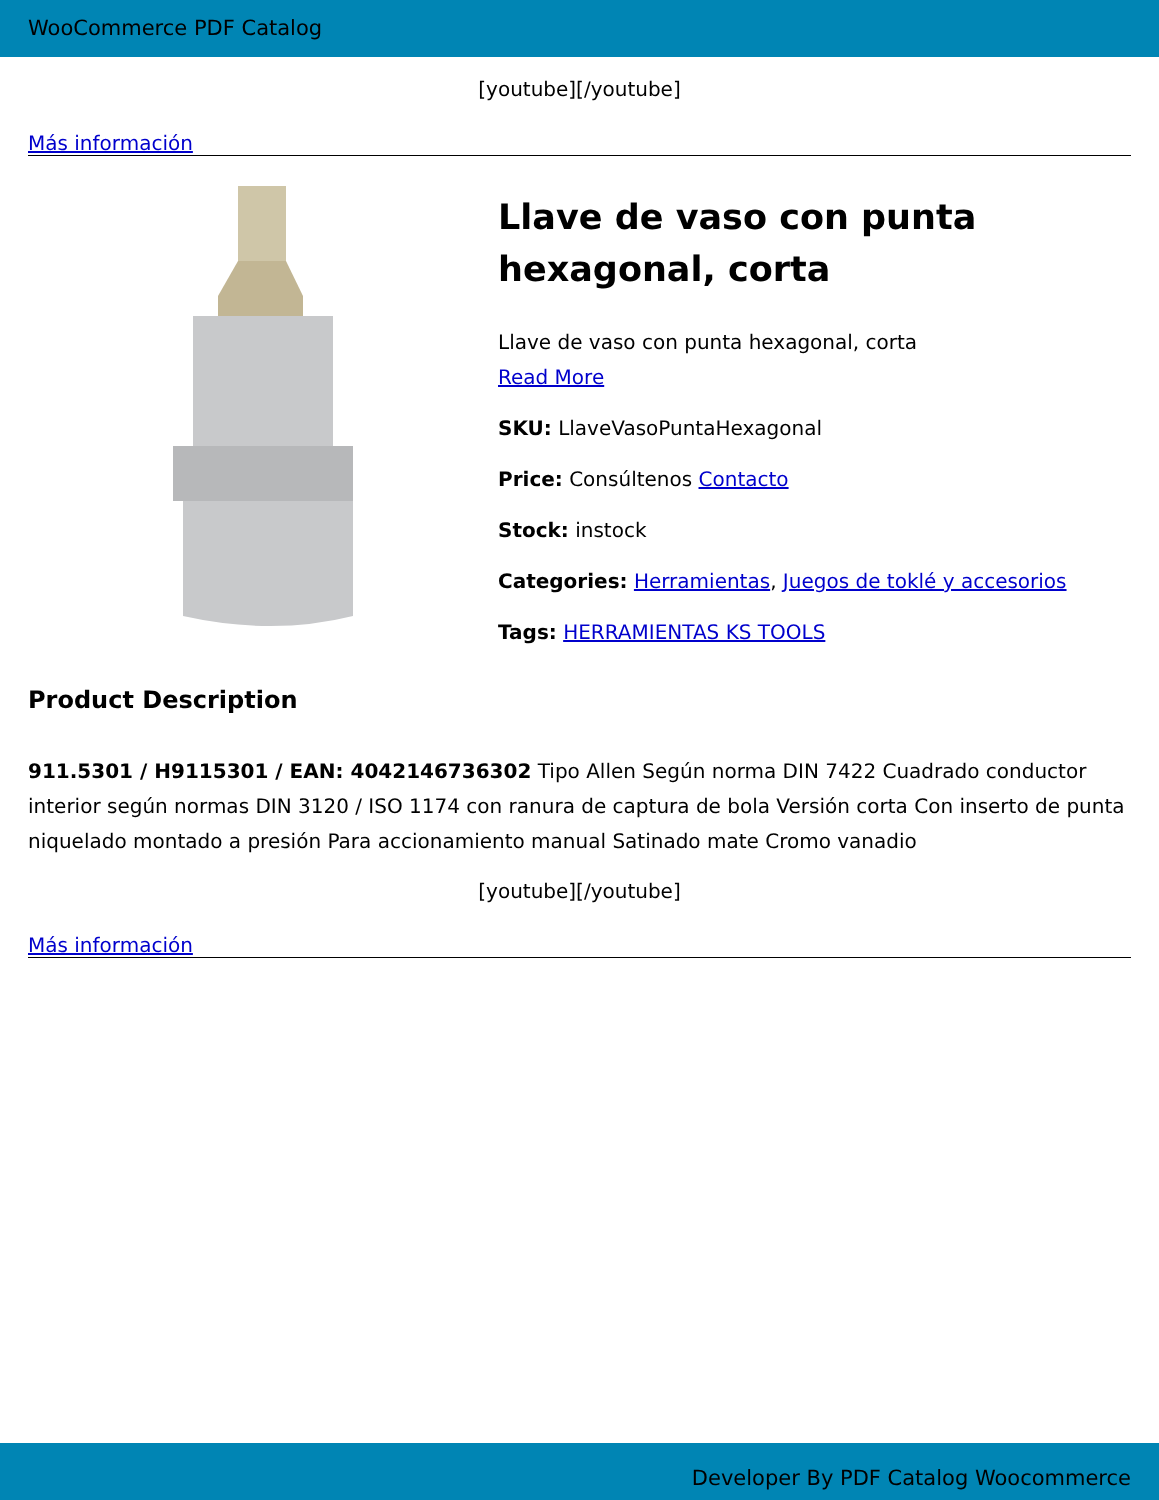WooCommerce PDF Catalog
[youtube][/youtube]
Más información
Llave de vaso con punta hexagonal, corta
Llave de vaso con punta hexagonal, corta
Read More
SKU: LlaveVasoPuntaHexagonal
Price: Consúltenos Contacto
Stock: instock
Categories: Herramientas, Juegos de toklé y accesorios
Tags: HERRAMIENTAS KS TOOLS
Product Description
911.5301 / H9115301 / EAN: 4042146736302 Tipo Allen Según norma DIN 7422 Cuadrado conductor interior según normas DIN 3120 / ISO 1174 con ranura de captura de bola Versión corta Con inserto de punta niquelado montado a presión Para accionamiento manual Satinado mate Cromo vanadio
[youtube][/youtube]
Más información
Developer By PDF Catalog Woocommerce